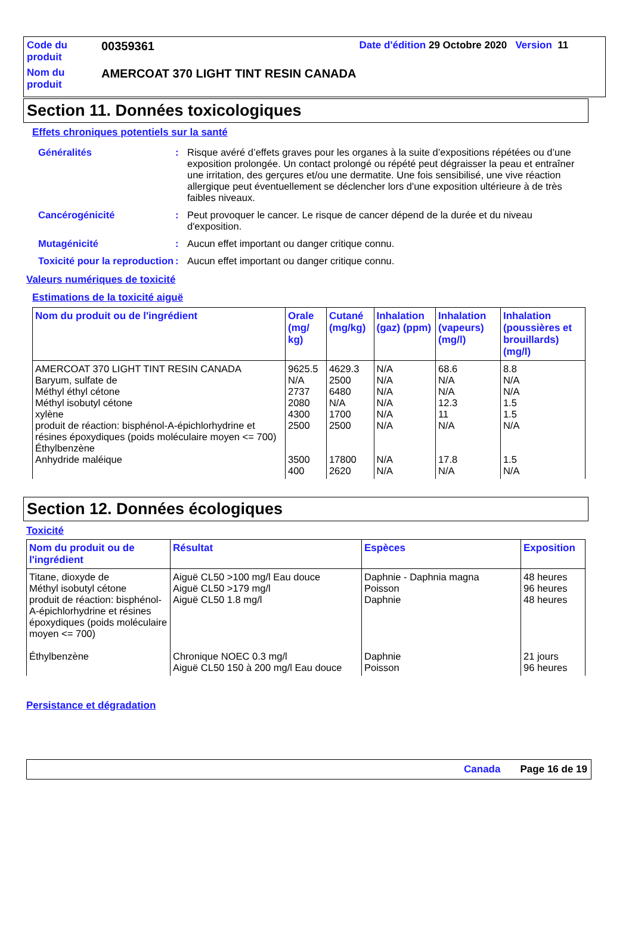| Code du produit | 00359361 | Date d'édition 29 Octobre 2020 Version 11 |
| Nom du produit | AMERCOAT 370 LIGHT TINT RESIN CANADA | |
Section 11. Données toxicologiques
Effets chroniques potentiels sur la santé
| Généralités | : | Risque avéré d’effets graves pour les organes à la suite d’expositions répétées ou d’une exposition prolongée. Un contact prolongé ou répété peut dégraisser la peau et entraîner une irritation, des gerçures et/ou une dermatite. Une fois sensibilisé, une vive réaction allergique peut éventuellement se déclencher lors d'une exposition ultérieure à de très faibles niveaux. |
| Cancérogénicité | : | Peut provoquer le cancer. Le risque de cancer dépend de la durée et du niveau d'exposition. |
| Mutagénicité | : | Aucun effet important ou danger critique connu. |
| Toxicité pour la reproduction | : | Aucun effet important ou danger critique connu. |
Valeurs numériques de toxicité
Estimations de la toxicité aiguë
| Nom du produit ou de l'ingrédient | Orale (mg/ kg) | Cutané (mg/kg) | Inhalation (gaz) (ppm) | Inhalation (vapeurs) (mg/l) | Inhalation (poussières et brouillards) (mg/l) |
| --- | --- | --- | --- | --- | --- |
| AMERCOAT 370 LIGHT TINT RESIN CANADA Baryum, sulfate de Méthyl éthyl cétone Méthyl isobutyl cétone xylène produit de réaction: bisphénol-A-épichlorhydrine et résines époxydiques (poids moléculaire moyen <= 700) Éthylbenzène Anhydride maléique | 9625.5 N/A 2737 2080 4300 2500 3500 400 | 4629.3 2500 6480 N/A 1700 2500 17800 2620 | N/A N/A N/A N/A N/A N/A N/A N/A | 68.6 N/A N/A 12.3 11 N/A 17.8 N/A | 8.8 N/A N/A 1.5 1.5 N/A 1.5 N/A |
Section 12. Données écologiques
Toxicité
| Nom du produit ou de l'ingrédient | Résultat | Espèces | Exposition |
| --- | --- | --- | --- |
| Titane, dioxyde de Méthyl isobutyl cétone produit de réaction: bisphénol-A-épichlorhydrine et résines époxydiques (poids moléculaire moyen <= 700) Éthylbenzène | Aiguë CL50 >100 mg/l Eau douce Aiguë CL50 >179 mg/l Aiguë CL50 1.8 mg/l Chronique NOEC 0.3 mg/l Aiguë CL50 150 à 200 mg/l Eau douce | Daphnie - Daphnia magna Poisson Daphnie Daphnie Poisson | 48 heures 96 heures 48 heures 21 jours 96 heures |
Persistance et dégradation
Canada Page 16 de 19